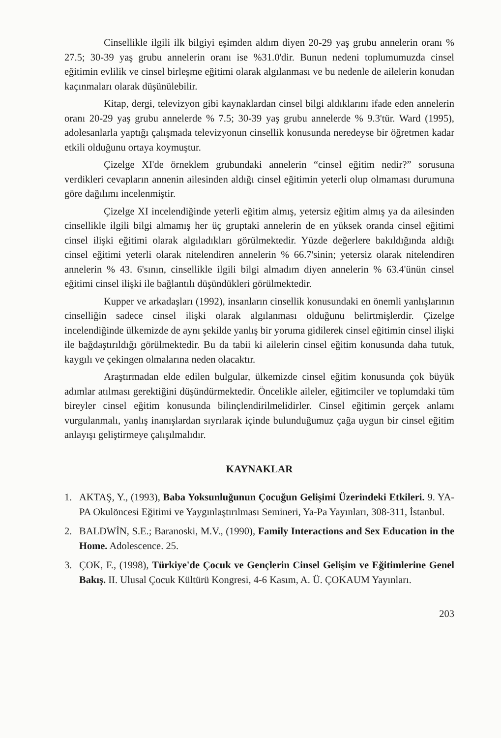Cinsellikle ilgili ilk bilgiyi eşimden aldım diyen 20-29 yaş grubu annelerin oranı % 27.5; 30-39 yaş grubu annelerin oranı ise %31.0'dir. Bunun nedeni toplumumuzda cinsel eğitimin evlilik ve cinsel birleşme eğitimi olarak algılanması ve bu nedenle de ailelerin konudan kaçınmaları olarak düşünülebilir.
Kitap, dergi, televizyon gibi kaynaklardan cinsel bilgi aldıklarını ifade eden annelerin oranı 20-29 yaş grubu annelerde % 7.5; 30-39 yaş grubu annelerde % 9.3'tür. Ward (1995), adolesanlarla yaptığı çalışmada televizyonun cinsellik konusunda neredeyse bir öğretmen kadar etkili olduğunu ortaya koymuştur.
Çizelge XI'de örneklem grubundaki annelerin “cinsel eğitim nedir?” sorusuna verdikleri cevapların annenin ailesinden aldığı cinsel eğitimin yeterli olup olmaması durumuna göre dağılımı incelenmiştir.
Çizelge XI incelendiğinde yeterli eğitim almış, yetersiz eğitim almış ya da ailesinden cinsellikle ilgili bilgi almamış her üç gruptaki annelerin de en yüksek oranda cinsel eğitimi cinsel ilişki eğitimi olarak algıladıkları görülmektedir. Yüzde değerlere bakıldığında aldığı cinsel eğitimi yeterli olarak nitelendiren annelerin % 66.7'sinin; yetersiz olarak nitelendiren annelerin % 43. 6'sının, cinsellikle ilgili bilgi almadım diyen annelerin % 63.4'ünün cinsel eğitimi cinsel ilişki ile bağlantılı düşündükleri görülmektedir.
Kupper ve arkadaşları (1992), insanların cinsellik konusundaki en önemli yanlışlarının cinselliğin sadece cinsel ilişki olarak algılanması olduğunu belirtmişlerdir. Çizelge incelendiğinde ülkemizde de aynı şekilde yanlış bir yoruma gidilerek cinsel eğitimin cinsel ilişki ile bağdaştırıldığı görülmektedir. Bu da tabii ki ailelerin cinsel eğitim konusunda daha tutuk, kaygılı ve çekingen olmalarına neden olacaktır.
Araştırmadan elde edilen bulgular, ülkemizde cinsel eğitim konusunda çok büyük adımlar atılması gerektiğini düşündürmektedir. Öncelikle aileler, eğitimciler ve toplumdaki tüm bireyler cinsel eğitim konusunda bilinçlendirilmelidirler. Cinsel eğitimin gerçek anlamı vurgulanmalı, yanlış inanışlardan sıyrılarak içinde bulunduğumuz çağa uygun bir cinsel eğitim anlayışı geliştirmeye çalışılmalıdır.
KAYNAKLAR
1. AKTAŞ, Y., (1993), Baba Yoksunluğunun Çocuğun Gelişimi Üzerindeki Etkileri. 9. YA-PA Okulöncesi Eğitimi ve Yaygınlaştırılması Semineri, Ya-Pa Yayınları, 308-311, İstanbul.
2. BALDWİN, S.E.; Baranoski, M.V., (1990), Family Interactions and Sex Education in the Home. Adolescence. 25.
3. ÇOK, F., (1998), Türkiye'de Çocuk ve Gençlerin Cinsel Gelişim ve Eğitimlerine Genel Bakış. II. Ulusal Çocuk Kültürü Kongresi, 4-6 Kasım, A. Ü. ÇOKAUM Yayınları.
203